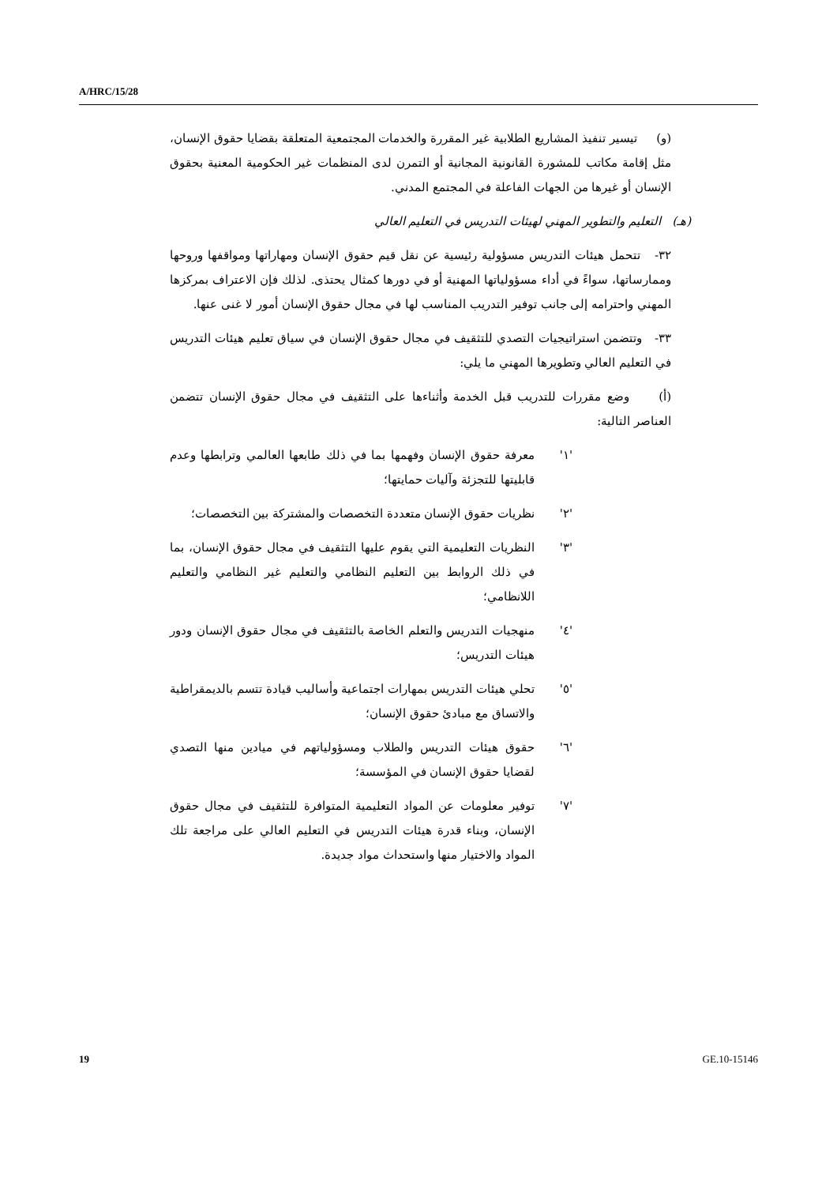A/HRC/15/28
(و) تيسير تنفيذ المشاريع الطلابية غير المقررة والخدمات المجتمعية المتعلقة بقضايا حقوق الإنسان، مثل إقامة مكاتب للمشورة القانونية المجانية أو التمرن لدى المنظمات غير الحكومية المعنية بحقوق الإنسان أو غيرها من الجهات الفاعلة في المجتمع المدني.
(هـ) التعليم والتطوير المهني لهيئات التدريس في التعليم العالي
٣٢- تتحمل هيئات التدريس مسؤولية رئيسية عن نقل قيم حقوق الإنسان ومهاراتها ومواقفها وروحها وممارساتها، سواءً في أداء مسؤولياتها المهنية أو في دورها كمثال يحتذى. لذلك فإن الاعتراف بمركزها المهني واحترامه إلى جانب توفير التدريب المناسب لها في مجال حقوق الإنسان أمور لا غنى عنها.
٣٣- وتتضمن استراتيجيات التصدي للتثقيف في مجال حقوق الإنسان في سياق تعليم هيئات التدريس في التعليم العالي وتطويرها المهني ما يلي:
(أ) وضع مقررات للتدريب قبل الخدمة وأثناءها على التثقيف في مجال حقوق الإنسان تتضمن العناصر التالية:
'١' معرفة حقوق الإنسان وفهمها بما في ذلك طابعها العالمي وترابطها وعدم قابليتها للتجزئة وآليات حمايتها؛
'٢' نظريات حقوق الإنسان متعددة التخصصات والمشتركة بين التخصصات؛
'٣' النظريات التعليمية التي يقوم عليها التثقيف في مجال حقوق الإنسان، بما في ذلك الروابط بين التعليم النظامي والتعليم غير النظامي والتعليم اللانظامي؛
'٤' منهجيات التدريس والتعلم الخاصة بالتثقيف في مجال حقوق الإنسان ودور هيئات التدريس؛
'٥' تحلي هيئات التدريس بمهارات اجتماعية وأساليب قيادة تتسم بالديمقراطية والاتساق مع مبادئ حقوق الإنسان؛
'٦' حقوق هيئات التدريس والطلاب ومسؤولياتهم في ميادين منها التصدي لقضايا حقوق الإنسان في المؤسسة؛
'٧' توفير معلومات عن المواد التعليمية المتوافرة للتثقيف في مجال حقوق الإنسان، وبناء قدرة هيئات التدريس في التعليم العالي على مراجعة تلك المواد والاختيار منها واستحداث مواد جديدة.
19 GE.10-15146